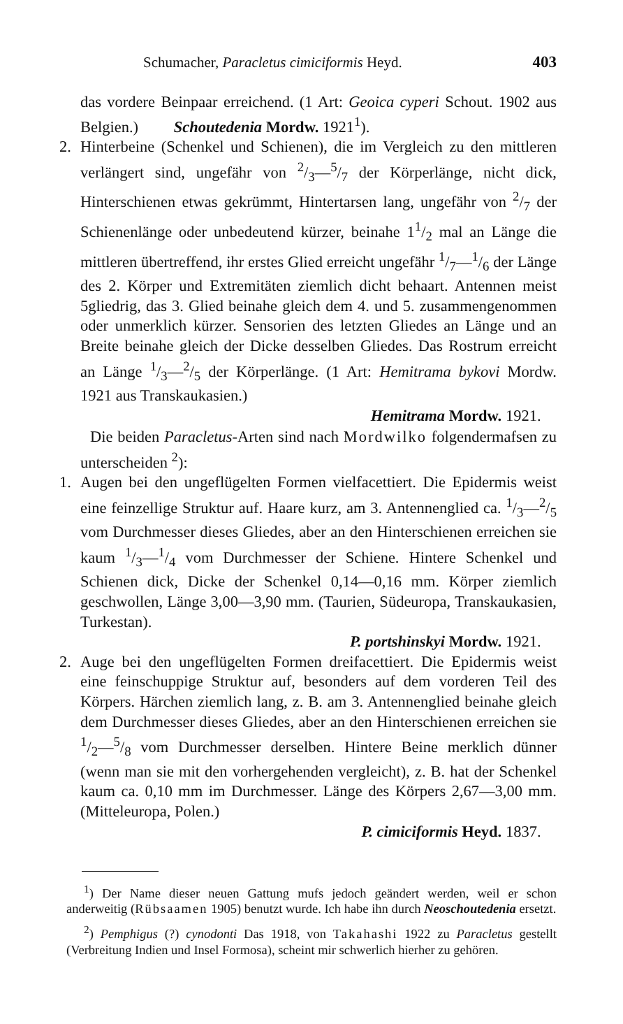Schumacher, Paracletus cimiciformis Heyd. 403
das vordere Beinpaar erreichend. (1 Art: Geoica cyperi Schout. 1902 aus Belgien.) Schoutedenia Mordw. 1921<sup>1</sup>).
2. Hinterbeine (Schenkel und Schienen), die im Vergleich zu den mittleren verlängert sind, ungefähr von 2/3—5/7 der Körperlänge, nicht dick, Hinterschienen etwas gekrümmt, Hintertarsen lang, ungefähr von 2/7 der Schienenlänge oder unbedeutend kürzer, beinahe 11/2 mal an Länge die mittleren übertreffend, ihr erstes Glied erreicht ungefähr 1/7—1/6 der Länge des 2. Körper und Extremitäten ziemlich dicht behaart. Antennen meist 5gliedrig, das 3. Glied beinahe gleich dem 4. und 5. zusammengenommen oder unmerklich kürzer. Sensorien des letzten Gliedes an Länge und an Breite beinahe gleich der Dicke desselben Gliedes. Das Rostrum erreicht an Länge 1/3—2/5 der Körperlänge. (1 Art: Hemitrama bykovi Mordw. 1921 aus Transkaukasien.)
Hemitrama Mordw. 1921.
Die beiden Paracletus-Arten sind nach Mordwilko folgendermafsen zu unterscheiden <sup>2</sup>):
1. Augen bei den ungeflügelten Formen vielfacettiert. Die Epidermis weist eine feinzellige Struktur auf. Haare kurz, am 3. Antennenglied ca. 1/3—2/5 vom Durchmesser dieses Gliedes, aber an den Hinterschienen erreichen sie kaum 1/3—1/4 vom Durchmesser der Schiene. Hintere Schenkel und Schienen dick, Dicke der Schenkel 0,14—0,16 mm. Körper ziemlich geschwollen, Länge 3,00—3,90 mm. (Taurien, Südeuropa, Transkaukasien, Turkestan).
P. portshinskyi Mordw. 1921.
2. Auge bei den ungeflügelten Formen dreifacettiert. Die Epidermis weist eine feinschuppige Struktur auf, besonders auf dem vorderen Teil des Körpers. Härchen ziemlich lang, z. B. am 3. Antennenglied beinahe gleich dem Durchmesser dieses Gliedes, aber an den Hinterschienen erreichen sie 1/2—5/8 vom Durchmesser derselben. Hintere Beine merklich dünner (wenn man sie mit den vorhergehenden vergleicht), z. B. hat der Schenkel kaum ca. 0,10 mm im Durchmesser. Länge des Körpers 2,67—3,00 mm. (Mitteleuropa, Polen.)
P. cimiciformis Heyd. 1837.
<sup>1</sup>) Der Name dieser neuen Gattung mufs jedoch geändert werden, weil er schon anderweitig (Rübsaamen 1905) benutzt wurde. Ich habe ihn durch Neoschoutedenia ersetzt.
<sup>2</sup>) Pemphigus (?) cynodonti Das 1918, von Takahashi 1922 zu Paracletus gestellt (Verbreitung Indien und Insel Formosa), scheint mir schwerlich hierher zu gehören.